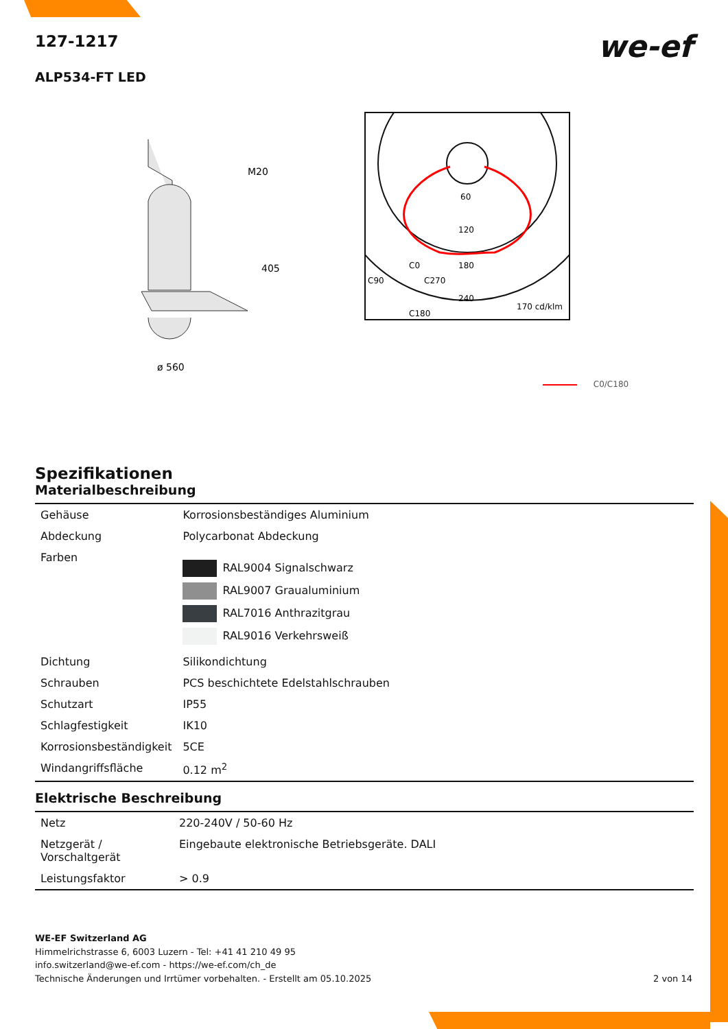we-ef
127-1217
ALP534-FT LED
M20
405
ø 560
60
120
180
240
C90
C0
C270
C180
170 cd/klm
C0/C180
Spezifikationen
Materialbeschreibung
| Gehäuse | Korrosionsbeständiges Aluminium |
| Abdeckung | Polycarbonat Abdeckung |
| Farben | RAL9004 Signalschwarz RAL9007 Graualuminium RAL7016 Anthrazitgrau RAL9016 Verkehrsweiß |
| Dichtung | Silikondichtung |
| Schrauben | PCS beschichtete Edelstahlschrauben |
| Schutzart | IP55 |
| Schlagfestigkeit | IK10 |
| Korrosionsbeständigkeit | 5CE |
| Windangriffsfläche | 0.12 m<sup>2</sup> |
Elektrische Beschreibung
| Netz | 220-240V / 50-60 Hz |
| Netzgerät / Vorschaltgerät | Eingebaute elektronische Betriebsgeräte. DALI |
| Leistungsfaktor | > 0.9 |
WE-EF Switzerland AG
Himmelrichstrasse 6, 6003 Luzern - Tel: +41 41 210 49 95
info.switzerland@we-ef.com - https://we-ef.com/ch_de
Technische Änderungen und Irrtümer vorbehalten. - Erstellt am 05.10.2025 2 von 14